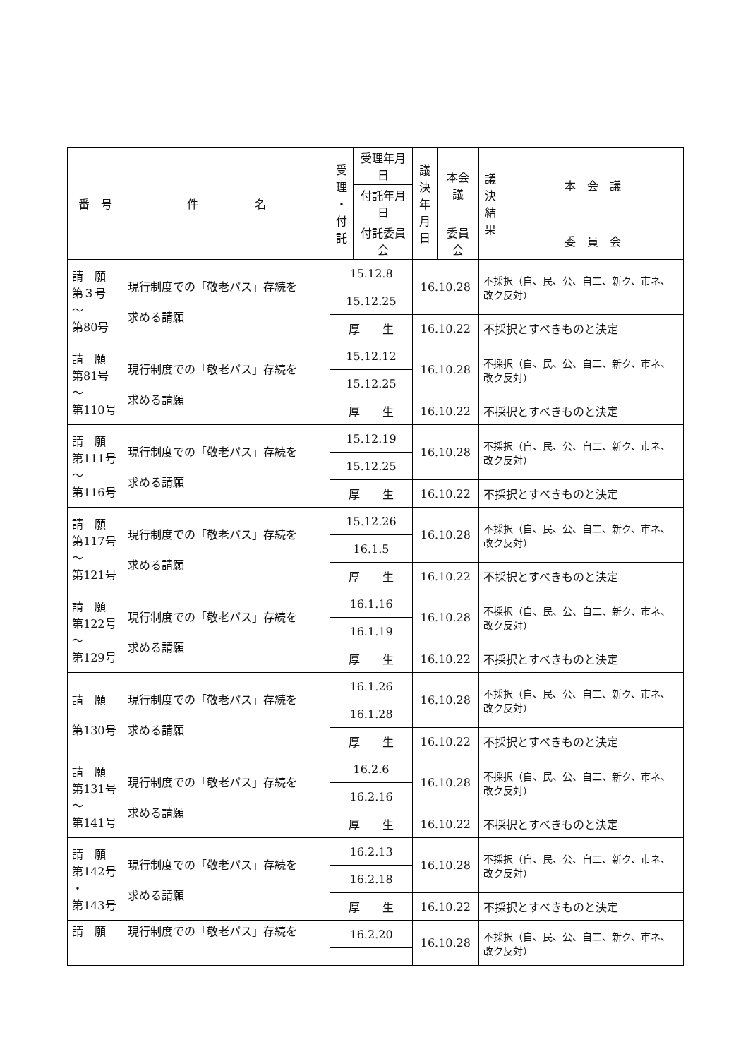| 番 号 | 件 名 | 受 理 ・ 付 託 | 受理年月日 | 議 決 年 月 日 | 本会議 | 議 決 結 果 | 本 会 議 |
| --- | --- | --- | --- | --- | --- | --- | --- |
| | | | 付託年月日 | | | | |
| | | | 付託委員会 | | 委員会 | | 委 員 会 |
| 請 願 第３号 ～ 第80号 | 現行制度での「敬老パス」存続を 求める請願 | 15.12.8 | | 16.10.28 | | 不採択（自、民、公、自二、新ク、市ネ、改ク反対） | |
| | | 15.12.25 | | | | | |
| | | 厚 生 | | 16.10.22 | | 不採択とすべきものと決定 | |
| 請 願 第81号 ～ 第110号 | 現行制度での「敬老パス」存続を 求める請願 | 15.12.12 | | 16.10.28 | | 不採択（自、民、公、自二、新ク、市ネ、改ク反対） | |
| | | 15.12.25 | | | | | |
| | | 厚 生 | | 16.10.22 | | 不採択とすべきものと決定 | |
| 請 願 第111号 ～ 第116号 | 現行制度での「敬老パス」存続を 求める請願 | 15.12.19 | | 16.10.28 | | 不採択（自、民、公、自二、新ク、市ネ、改ク反対） | |
| | | 15.12.25 | | | | | |
| | | 厚 生 | | 16.10.22 | | 不採択とすべきものと決定 | |
| 請 願 第117号 ～ 第121号 | 現行制度での「敬老パス」存続を 求める請願 | 15.12.26 | | 16.10.28 | | 不採択（自、民、公、自二、新ク、市ネ、改ク反対） | |
| | | 16.1.5 | | | | | |
| | | 厚 生 | | 16.10.22 | | 不採択とすべきものと決定 | |
| 請 願 第122号 ～ 第129号 | 現行制度での「敬老パス」存続を 求める請願 | 16.1.16 | | 16.10.28 | | 不採択（自、民、公、自二、新ク、市ネ、改ク反対） | |
| | | 16.1.19 | | | | | |
| | | 厚 生 | | 16.10.22 | | 不採択とすべきものと決定 | |
| 請 願 第130号 | 現行制度での「敬老パス」存続を 求める請願 | 16.1.26 | | 16.10.28 | | 不採択（自、民、公、自二、新ク、市ネ、改ク反対） | |
| | | 16.1.28 | | | | | |
| | | 厚 生 | | 16.10.22 | | 不採択とすべきものと決定 | |
| 請 願 第131号 ～ 第141号 | 現行制度での「敬老パス」存続を 求める請願 | 16.2.6 | | 16.10.28 | | 不採択（自、民、公、自二、新ク、市ネ、改ク反対） | |
| | | 16.2.16 | | | | | |
| | | 厚 生 | | 16.10.22 | | 不採択とすべきものと決定 | |
| 請 願 第142号 ・ 第143号 | 現行制度での「敬老パス」存続を 求める請願 | 16.2.13 | | 16.10.28 | | 不採択（自、民、公、自二、新ク、市ネ、改ク反対） | |
| | | 16.2.18 | | | | | |
| | | 厚 生 | | 16.10.22 | | 不採択とすべきものと決定 | |
| 請 願 | 現行制度での「敬老パス」存続を | 16.2.20 | | 16.10.28 | | 不採択（自、民、公、自二、新ク、市ネ、改ク反対） | |